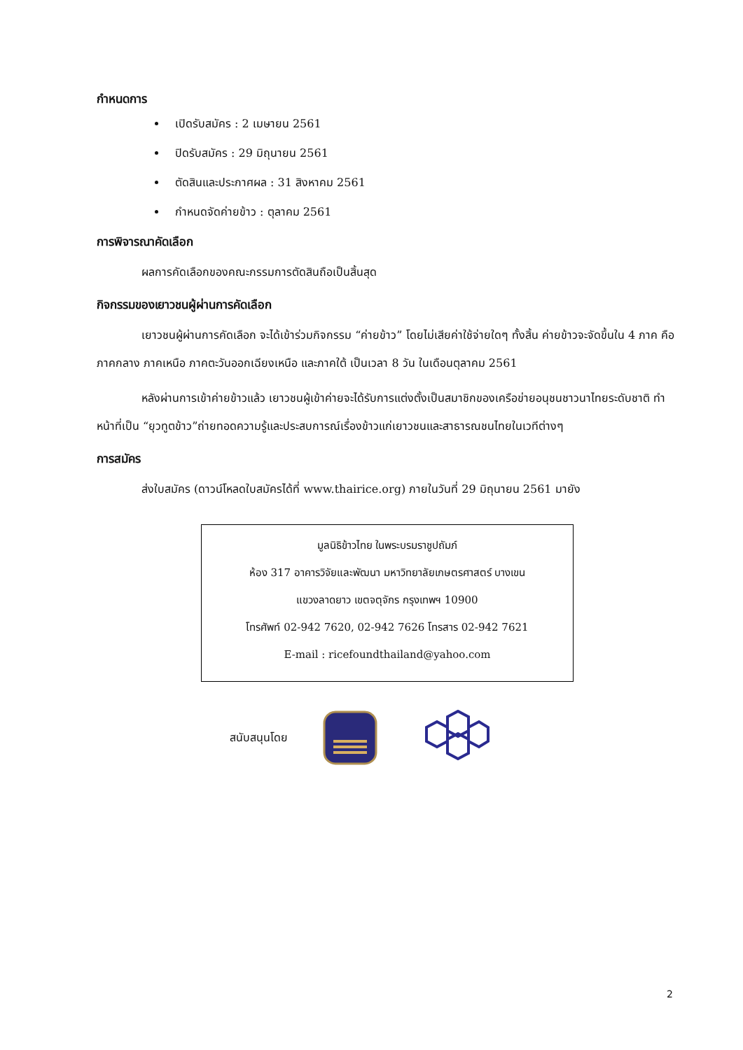กำหนดการ
เปิดรับสมัคร : 2 เมษายน 2561
ปิดรับสมัคร : 29 มิถุนายน 2561
ตัดสินและประกาศผล : 31 สิงหาคม 2561
กำหนดจัดค่ายข้าว : ตุลาคม 2561
การพิจารณาคัดเลือก
ผลการคัดเลือกของคณะกรรมการตัดสินถือเป็นสิ้นสุด
กิจกรรมของเยาวชนผู้ผ่านการคัดเลือก
เยาวชนผู้ผ่านการคัดเลือก จะได้เข้าร่วมกิจกรรม “ค่ายข้าว” โดยไม่เสียค่าใช้จ่ายใดๆ ทั้งสิ้น ค่ายข้าวจะจัดขึ้นใน 4 ภาค คือ ภาคกลาง ภาคเหนือ ภาคตะวันออกเฉียงเหนือ และภาคใต้ เป็นเวลา 8 วัน ในเดือนตุลาคม 2561
หลังผ่านการเข้าค่ายข้าวแล้ว เยาวชนผู้เข้าค่ายจะได้รับการแต่งตั้งเป็นสมาชิกของเครือข่ายอนุชนชาวนาไทยระดับชาติ ทำหน้าที่เป็น “ยุวทูตข้าว”ถ่ายทอดความรู้และประสบการณ์เรื่องข้าวแก่เยาวชนและสาธารณชนไทยในเวทีต่างๆ
การสมัคร
ส่งใบสมัคร (ดาวน์โหลดใบสมัครได้ที่ www.thairice.org) ภายในวันที่ 29 มิถุนายน 2561 มายัง
มูลนิธิข้าวไทย ในพระบรมราชูปถัมภ์
ห้อง 317 อาคารวิจัยและพัฒนา มหาวิทยาลัยเกษตรศาสตร์ บางเขน
แขวงลาดยาว เขตจตุจักร กรุงเทพฯ 10900
โทรศัพท์ 02-942 7620, 02-942 7626 โทรสาร 02-942 7621
E-mail : ricefoundthailand@yahoo.com
สนับสนุนโดย
2